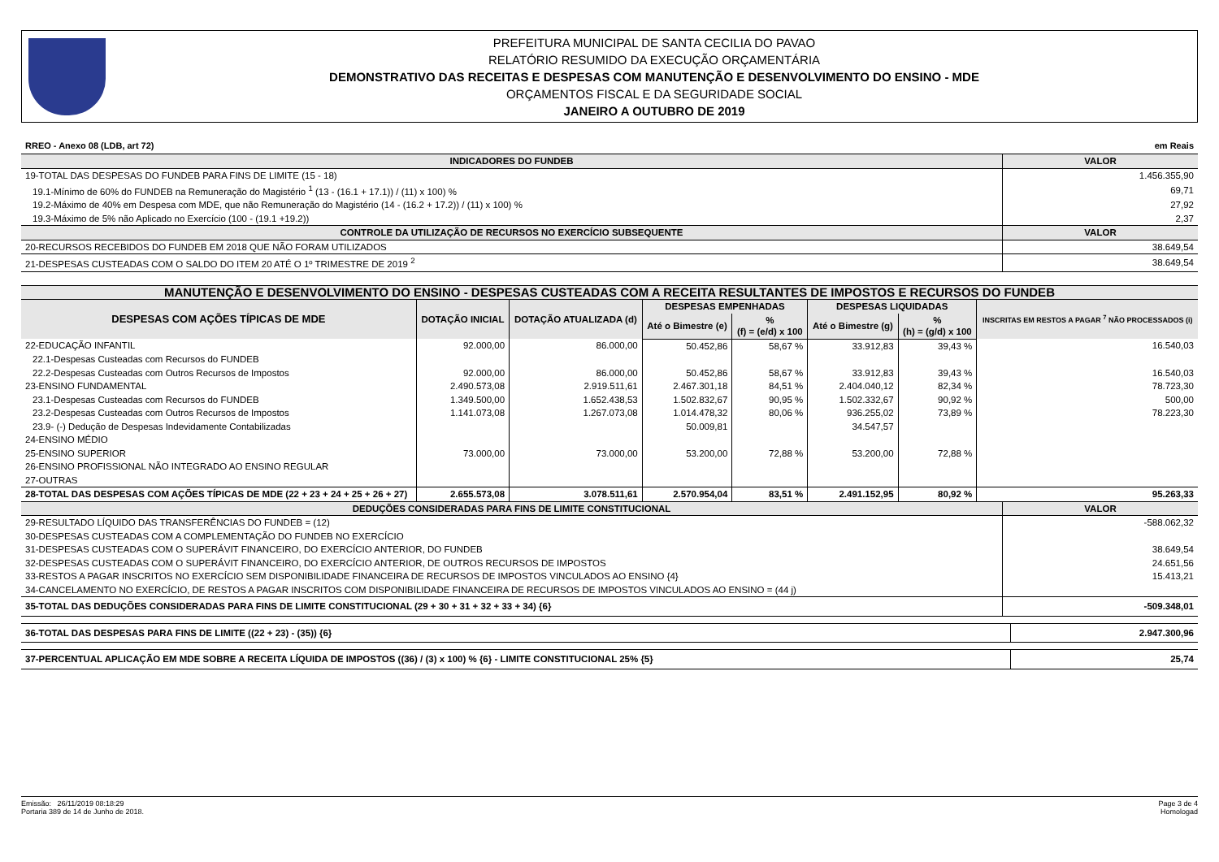PREFEITURA MUNICIPAL DE SANTA CECILIA DO PAVAO
RELATÓRIO RESUMIDO DA EXECUÇÃO ORÇAMENTÁRIA
DEMONSTRATIVO DAS RECEITAS E DESPESAS COM MANUTENÇÃO E DESENVOLVIMENTO DO ENSINO - MDE
ORÇAMENTOS FISCAL E DA SEGURIDADE SOCIAL
JANEIRO A OUTUBRO DE 2019
RREO - Anexo 08 (LDB, art 72) em Reais
| INDICADORES DO FUNDEB | VALOR |
| --- | --- |
| 19-TOTAL DAS DESPESAS DO FUNDEB PARA FINS DE LIMITE (15 - 18) | 1.456.355,90 |
| 19.1-Mínimo de 60% do FUNDEB na Remuneração do Magistério <sup>1</sup> (13 - (16.1 + 17.1)) / (11) x 100) % | 69,71 |
| 19.2-Máximo de 40% em Despesa com MDE, que não Remuneração do Magistério (14 - (16.2 + 17.2)) / (11) x 100) % | 27,92 |
| 19.3-Máximo de 5% não Aplicado no Exercício (100 - (19.1 +19.2)) | 2,37 |
| CONTROLE DA UTILIZAÇÃO DE RECURSOS NO EXERCÍCIO SUBSEQUENTE | VALOR |
| 20-RECURSOS RECEBIDOS DO FUNDEB EM 2018 QUE NÃO FORAM UTILIZADOS | 38.649,54 |
| 21-DESPESAS CUSTEADAS COM O SALDO DO ITEM 20 ATÉ O 1º TRIMESTRE DE 2019 <sup>2</sup> | 38.649,54 |
| MANUTENÇÃO E DESENVOLVIMENTO DO ENSINO - DESPESAS CUSTEADAS COM A RECEITA RESULTANTES DE IMPOSTOS E RECURSOS DO FUNDEB | | | | | | | |
| --- | --- | --- | --- | --- | --- | --- | --- |
| DESPESAS COM AÇÕES TÍPICAS DE MDE | DOTAÇÃO INICIAL | DOTAÇÃO ATUALIZADA (d) | DESPESAS EMPENHADAS | | DESPESAS LIQUIDADAS | | INSCRITAS EM RESTOS A PAGAR <sup>7</sup> NÃO PROCESSADOS (i) |
| | | | Até o Bimestre (e) | % (f) = (e/d) x 100 | Até o Bimestre (g) | % (h) = (g/d) x 100 | |
| 22-EDUCAÇÃO INFANTIL | 92.000,00 | 86.000,00 | 50.452,86 | 58,67 % | 33.912,83 | 39,43 % | 16.540,03 |
| 22.1-Despesas Custeadas com Recursos do FUNDEB | | | | | | | |
| 22.2-Despesas Custeadas com Outros Recursos de Impostos | 92.000,00 | 86.000,00 | 50.452,86 | 58,67 % | 33.912,83 | 39,43 % | 16.540,03 |
| 23-ENSINO FUNDAMENTAL | 2.490.573,08 | 2.919.511,61 | 2.467.301,18 | 84,51 % | 2.404.040,12 | 82,34 % | 78.723,30 |
| 23.1-Despesas Custeadas com Recursos do FUNDEB | 1.349.500,00 | 1.652.438,53 | 1.502.832,67 | 90,95 % | 1.502.332,67 | 90,92 % | 500,00 |
| 23.2-Despesas Custeadas com Outros Recursos de Impostos | 1.141.073,08 | 1.267.073,08 | 1.014.478,32 | 80,06 % | 936.255,02 | 73,89 % | 78.223,30 |
| 23.9- (-) Dedução de Despesas Indevidamente Contabilizadas | | | 50.009,81 | | 34.547,57 | | |
| 24-ENSINO MÉDIO | | | | | | | |
| 25-ENSINO SUPERIOR | 73.000,00 | 73.000,00 | 53.200,00 | 72,88 % | 53.200,00 | 72,88 % | |
| 26-ENSINO PROFISSIONAL NÃO INTEGRADO AO ENSINO REGULAR | | | | | | | |
| 27-OUTRAS | | | | | | | |
| 28-TOTAL DAS DESPESAS COM AÇÕES TÍPICAS DE MDE (22 + 23 + 24 + 25 + 26 + 27) | 2.655.573,08 | 3.078.511,61 | 2.570.954,04 | 83,51 % | 2.491.152,95 | 80,92 % | 95.263,33 |
| DEDUÇÕES CONSIDERADAS PARA FINS DE LIMITE CONSTITUCIONAL | VALOR |
| --- | --- |
| 29-RESULTADO LÍQUIDO DAS TRANSFERÊNCIAS DO FUNDEB = (12) | -588.062,32 |
| 30-DESPESAS CUSTEADAS COM A COMPLEMENTAÇÃO DO FUNDEB NO EXERCÍCIO | |
| 31-DESPESAS CUSTEADAS COM O SUPERÁVIT FINANCEIRO, DO EXERCÍCIO ANTERIOR, DO FUNDEB | 38.649,54 |
| 32-DESPESAS CUSTEADAS COM O SUPERÁVIT FINANCEIRO, DO EXERCÍCIO ANTERIOR, DE OUTROS RECURSOS DE IMPOSTOS | 24.651,56 |
| 33-RESTOS A PAGAR INSCRITOS NO EXERCÍCIO SEM DISPONIBILIDADE FINANCEIRA DE RECURSOS DE IMPOSTOS VINCULADOS AO ENSINO {4} | 15.413,21 |
| 34-CANCELAMENTO NO EXERCÍCIO, DE RESTOS A PAGAR INSCRITOS COM DISPONIBILIDADE FINANCEIRA DE RECURSOS DE IMPOSTOS VINCULADOS AO ENSINO = (44 j) | |
| 35-TOTAL DAS DEDUÇÕES CONSIDERADAS PARA FINS DE LIMITE CONSTITUCIONAL (29 + 30 + 31 + 32 + 33 + 34) {6} | -509.348,01 |
| 36-TOTAL DAS DESPESAS PARA FINS DE LIMITE ((22 + 23) - (35)) {6} | 2.947.300,96 |
| 37-PERCENTUAL APLICAÇÃO EM MDE SOBRE A RECEITA LÍQUIDA DE IMPOSTOS ((36) / (3) x 100) % {6} - LIMITE CONSTITUCIONAL 25% {5} | 25,74 |
Emissão: 26/11/2019 08:18:29
Portaria 389 de 14 de Junho de 2018.
Page 3 de 4
Homologad